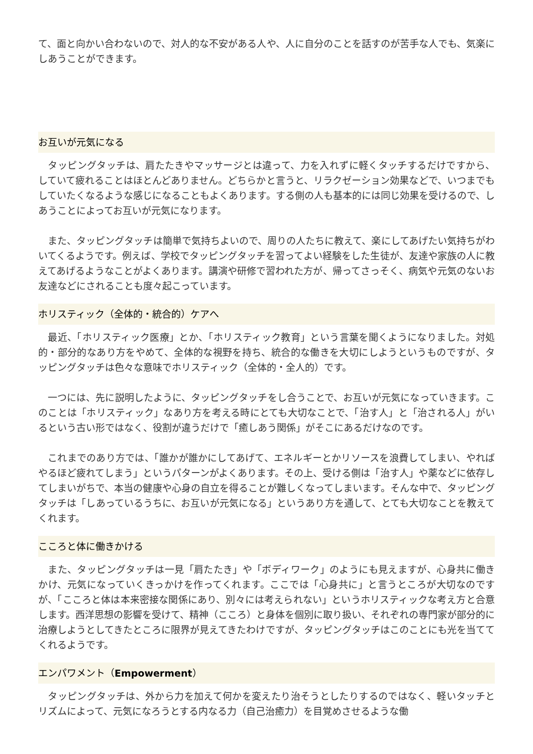て、面と向かい合わないので、対人的な不安がある人や、人に自分のことを話すのが苦手な人でも、気楽にしあうことができます。
お互いが元気になる
　タッピングタッチは、肩たたきやマッサージとは違って、力を入れずに軽くタッチするだけですから、していて疲れることはほとんどありません。どちらかと言うと、リラクゼーション効果などで、いつまでもしていたくなるような感じになることもよくあります。する側の人も基本的には同じ効果を受けるので、しあうことによってお互いが元気になります。
　また、タッピングタッチは簡単で気持ちよいので、周りの人たちに教えて、楽にしてあげたい気持ちがわいてくるようです。例えば、学校でタッピングタッチを習ってよい経験をした生徒が、友達や家族の人に教えてあげるようなことがよくあります。講演や研修で習われた方が、帰ってさっそく、病気や元気のないお友達などにされることも度々起こっています。
ホリスティック（全体的・統合的）ケアへ
　最近、「ホリスティック医療」とか、「ホリスティック教育」という言葉を聞くようになりました。対処的・部分的なあり方をやめて、全体的な視野を持ち、統合的な働きを大切にしようというものですが、タッピングタッチは色々な意味でホリスティック（全体的・全人的）です。
　一つには、先に説明したように、タッピングタッチをし合うことで、お互いが元気になっていきます。このことは「ホリスティック」なあり方を考える時にとても大切なことで、「治す人」と「治される人」がいるという古い形ではなく、役割が違うだけで「癒しあう関係」がそこにあるだけなのです。
　これまでのあり方では、「誰かが誰かにしてあげて、エネルギーとかリソースを浪費してしまい、やればやるほど疲れてしまう」というパターンがよくあります。その上、受ける側は「治す人」や薬などに依存してしまいがちで、本当の健康や心身の自立を得ることが難しくなってしまいます。そんな中で、タッピングタッチは「しあっているうちに、お互いが元気になる」というあり方を通して、とても大切なことを教えてくれます。
こころと体に働きかける
　また、タッピングタッチは一見「肩たたき」や「ボディワーク」のようにも見えますが、心身共に働きかけ、元気になっていくきっかけを作ってくれます。ここでは「心身共に」と言うところが大切なのですが、「こころと体は本来密接な関係にあり、別々には考えられない」というホリスティックな考え方と合意します。西洋思想の影響を受けて、精神（こころ）と身体を個別に取り扱い、それぞれの専門家が部分的に治療しようとしてきたところに限界が見えてきたわけですが、タッピングタッチはこのことにも光を当ててくれるようです。
エンパワメント（Empowerment）
　タッピングタッチは、外から力を加えて何かを変えたり治そうとしたりするのではなく、軽いタッチとリズムによって、元気になろうとする内なる力（自己治癒力）を目覚めさせるような働